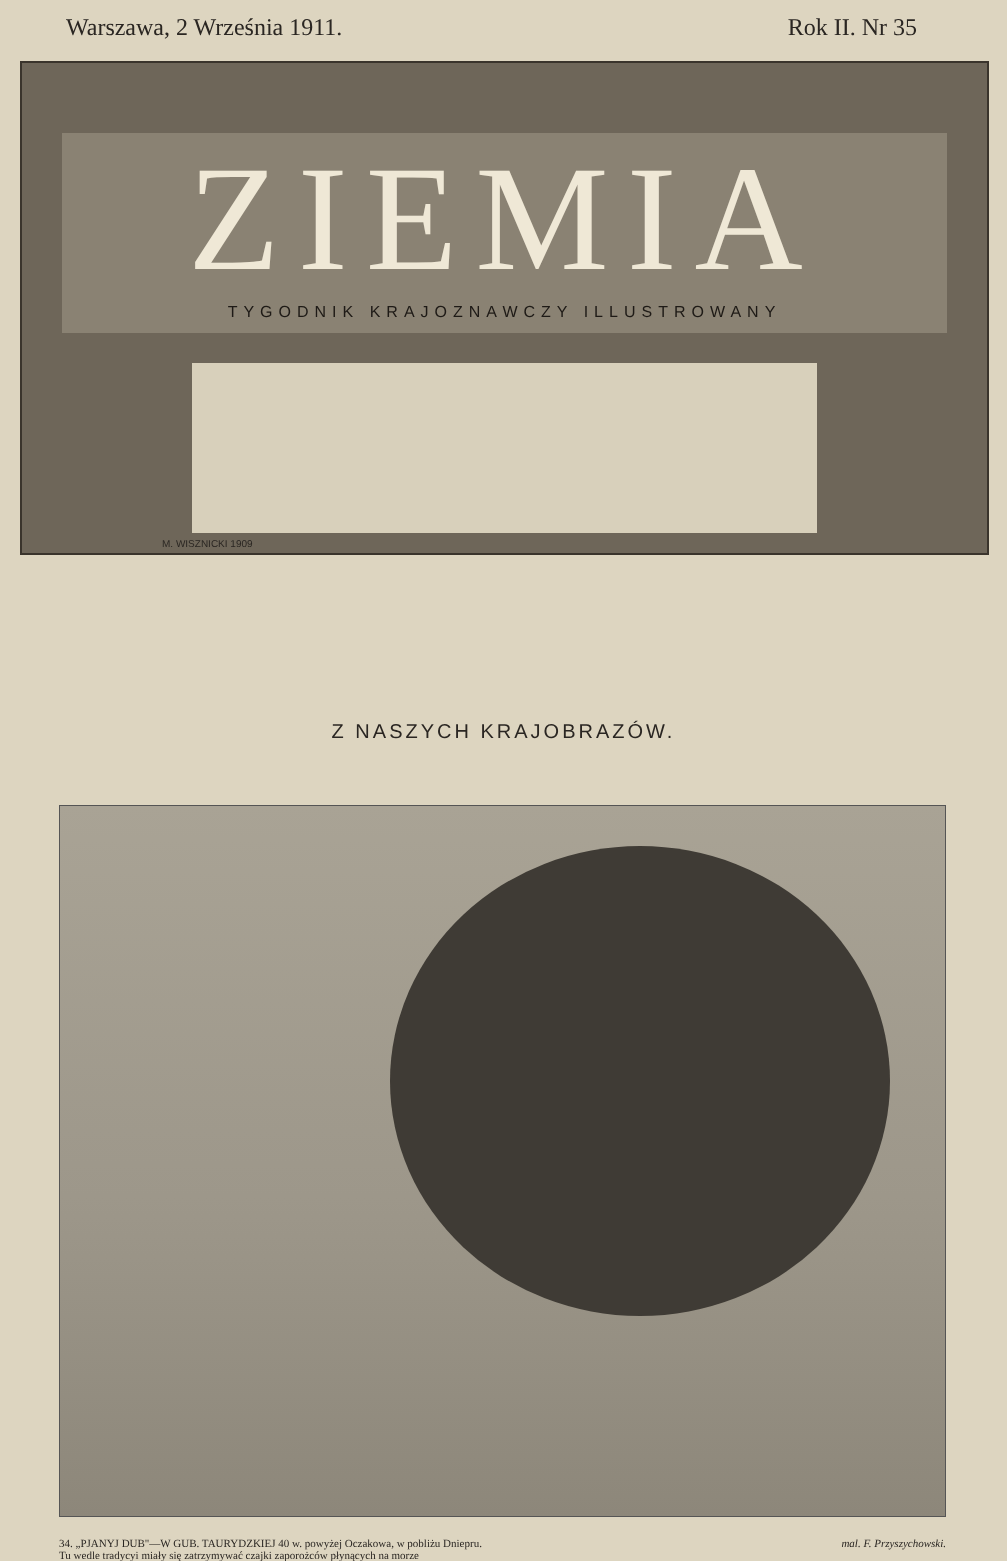Warszawa, 2 Września 1911. Rok II. Nr 35
ZIEMIA
TYGODNIK KRAJOZNAWCZY ILLUSTROWANY
M. WISZNICKI 1909
Z NASZYCH KRAJOBRAZÓW.
34. „PJANYJ DUB"—W GUB. TAURYDZKIEJ 40 w. powyżej Oczakowa, w pobliżu Dniepru.
Tu wedle tradycyi miały się zatrzymywać czajki zaporożców płynących na morze
mal. F. Przyszychowski.